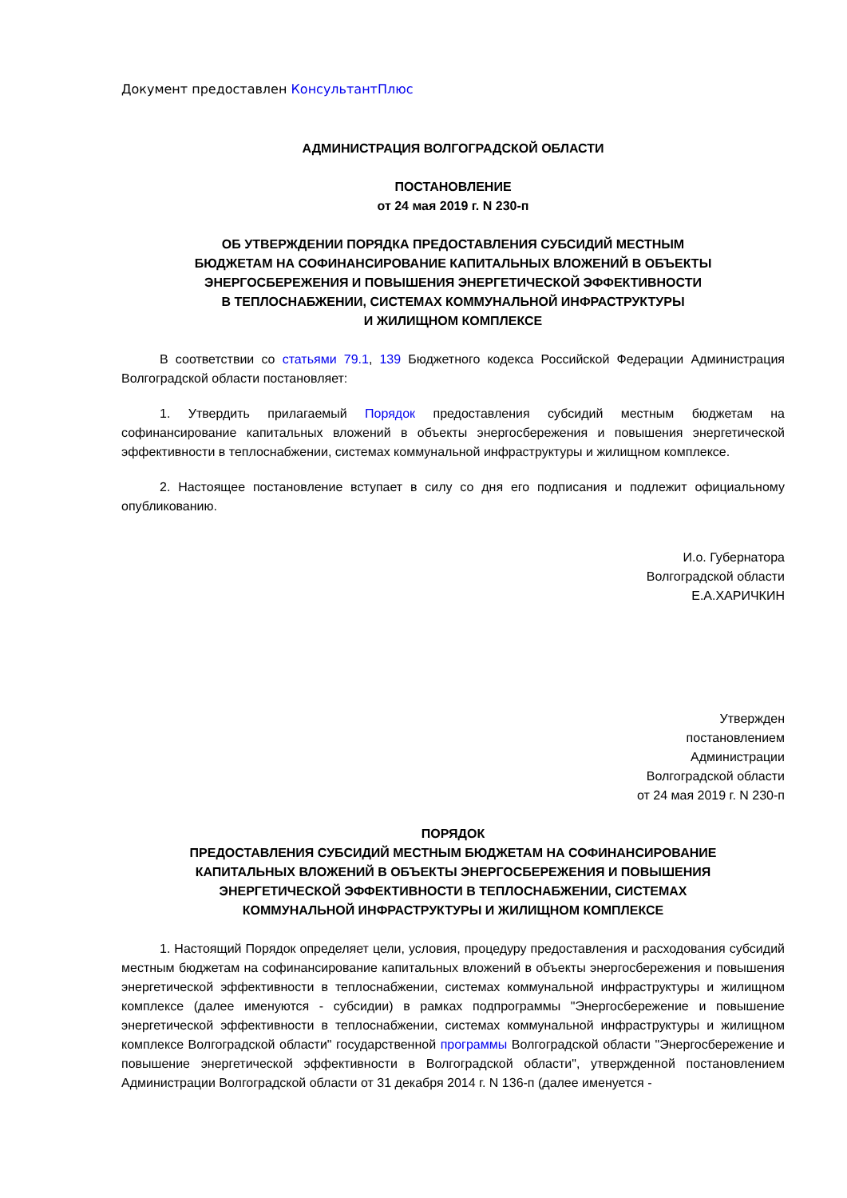Документ предоставлен КонсультантПлюс
АДМИНИСТРАЦИЯ ВОЛГОГРАДСКОЙ ОБЛАСТИ
ПОСТАНОВЛЕНИЕ
от 24 мая 2019 г. N 230-п
ОБ УТВЕРЖДЕНИИ ПОРЯДКА ПРЕДОСТАВЛЕНИЯ СУБСИДИЙ МЕСТНЫМ
БЮДЖЕТАМ НА СОФИНАНСИРОВАНИЕ КАПИТАЛЬНЫХ ВЛОЖЕНИЙ В ОБЪЕКТЫ
ЭНЕРГОСБЕРЕЖЕНИЯ И ПОВЫШЕНИЯ ЭНЕРГЕТИЧЕСКОЙ ЭФФЕКТИВНОСТИ
В ТЕПЛОСНАБЖЕНИИ, СИСТЕМАХ КОММУНАЛЬНОЙ ИНФРАСТРУКТУРЫ
И ЖИЛИЩНОМ КОМПЛЕКСЕ
В соответствии со статьями 79.1, 139 Бюджетного кодекса Российской Федерации Администрация Волгоградской области постановляет:
1. Утвердить прилагаемый Порядок предоставления субсидий местным бюджетам на софинансирование капитальных вложений в объекты энергосбережения и повышения энергетической эффективности в теплоснабжении, системах коммунальной инфраструктуры и жилищном комплексе.
2. Настоящее постановление вступает в силу со дня его подписания и подлежит официальному опубликованию.
И.о. Губернатора
Волгоградской области
Е.А.ХАРИЧКИН
Утвержден
постановлением
Администрации
Волгоградской области
от 24 мая 2019 г. N 230-п
ПОРЯДОК
ПРЕДОСТАВЛЕНИЯ СУБСИДИЙ МЕСТНЫМ БЮДЖЕТАМ НА СОФИНАНСИРОВАНИЕ
КАПИТАЛЬНЫХ ВЛОЖЕНИЙ В ОБЪЕКТЫ ЭНЕРГОСБЕРЕЖЕНИЯ И ПОВЫШЕНИЯ
ЭНЕРГЕТИЧЕСКОЙ ЭФФЕКТИВНОСТИ В ТЕПЛОСНАБЖЕНИИ, СИСТЕМАХ
КОММУНАЛЬНОЙ ИНФРАСТРУКТУРЫ И ЖИЛИЩНОМ КОМПЛЕКСЕ
1. Настоящий Порядок определяет цели, условия, процедуру предоставления и расходования субсидий местным бюджетам на софинансирование капитальных вложений в объекты энергосбережения и повышения энергетической эффективности в теплоснабжении, системах коммунальной инфраструктуры и жилищном комплексе (далее именуются - субсидии) в рамках подпрограммы "Энергосбережение и повышение энергетической эффективности в теплоснабжении, системах коммунальной инфраструктуры и жилищном комплексе Волгоградской области" государственной программы Волгоградской области "Энергосбережение и повышение энергетической эффективности в Волгоградской области", утвержденной постановлением Администрации Волгоградской области от 31 декабря 2014 г. N 136-п (далее именуется -